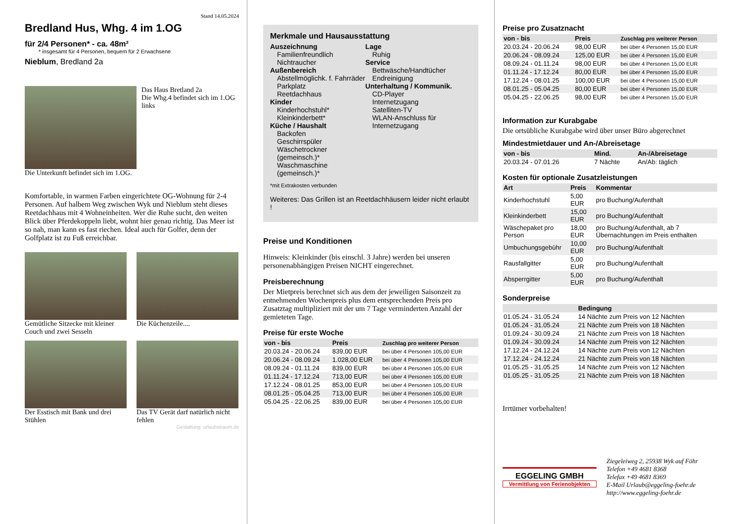Stand 14.05.2024
Bredland Hus, Whg. 4 im 1.OG
für 2/4 Personen* - ca. 48m²
* insgesamt für 4 Personen, bequem für 2 Erwachsene
Nieblum, Bredland 2a
Das Haus Bretland 2a
Die Whg.4 befindet sich im 1.OG links
Die Unterkunft befindet sich im 1.OG.
Komfortable, in warmen Farben eingerichtete OG-Wohnung für 2-4 Personen. Auf halbem Weg zwischen Wyk und Nieblum steht dieses Reetdachhaus mit 4 Wohneinheiten. Wer die Ruhe sucht, den weiten Blick über Pferdekoppeln liebt, wohnt hier genau richtig. Das Meer ist so nah, man kann es fast riechen. Ideal auch für Golfer, denn der Golfplatz ist zu Fuß erreichbar.
Gemütliche Sitzecke mit kleiner Couch und zwei Sesseln
Die Küchenzeile....
Der Esstisch mit Bank und drei Stühlen
Das TV Gerät darf natürlich nicht fehlen
Gestaltung: urlaubstraum.de
Merkmale und Hausausstattung
Auszeichnung
Familienfreundlich
Nichtraucher
Außenbereich
Abstellmöglichk. f. Fahrräder
Parkplatz
Reetdachhaus
Kinder
Kinderhochstuhl*
Kleinkinderbett*
Küche / Haushalt
Backofen
Geschirrspüler
Wäschetrockner (gemeinsch.)*
Waschmaschine (gemeinsch.)*
Lage
Ruhig
Service
Bettwäsche/Handtücher
Endreinigung
Unterhaltung / Kommunik.
CD-Player
Internetzugang
Satelliten-TV
WLAN-Anschluss für Internetzugang
*mit Extrakosten verbunden
Weiteres: Das Grillen ist an Reetdachhäusern leider nicht erlaubt !
Preise und Konditionen
Hinweis: Kleinkinder (bis einschl. 3 Jahre) werden bei unseren personenabhängigen Preisen NICHT eingerechnet.
Preisberechnung
Der Mietpreis berechnet sich aus dem der jeweiligen Saisonzeit zu entnehmenden Wochenpreis plus dem entsprechenden Preis pro Zusatztag multipliziert mit der um 7 Tage verminderten Anzahl der gemieteten Tage.
Preise für erste Woche
| von - bis | Preis | Zuschlag pro weiterer Person |
| --- | --- | --- |
| 20.03.24 - 20.06.24 | 839,00 EUR | bei über 4 Personen 105,00 EUR |
| 20.06.24 - 08.09.24 | 1.028,00 EUR | bei über 4 Personen 105,00 EUR |
| 08.09.24 - 01.11.24 | 839,00 EUR | bei über 4 Personen 105,00 EUR |
| 01.11.24 - 17.12.24 | 713,00 EUR | bei über 4 Personen 105,00 EUR |
| 17.12.24 - 08.01.25 | 853,00 EUR | bei über 4 Personen 105,00 EUR |
| 08.01.25 - 05.04.25 | 713,00 EUR | bei über 4 Personen 105,00 EUR |
| 05.04.25 - 22.06.25 | 839,00 EUR | bei über 4 Personen 105,00 EUR |
Preise pro Zusatznacht
| von - bis | Preis | Zuschlag pro weiterer Person |
| --- | --- | --- |
| 20.03.24 - 20.06.24 | 98,00 EUR | bei über 4 Personen 15,00 EUR |
| 20.06.24 - 08.09.24 | 125,00 EUR | bei über 4 Personen 15,00 EUR |
| 08.09.24 - 01.11.24 | 98,00 EUR | bei über 4 Personen 15,00 EUR |
| 01.11.24 - 17.12.24 | 80,00 EUR | bei über 4 Personen 15,00 EUR |
| 17.12.24 - 08.01.25 | 100,00 EUR | bei über 4 Personen 15,00 EUR |
| 08.01.25 - 05.04.25 | 80,00 EUR | bei über 4 Personen 15,00 EUR |
| 05.04.25 - 22.06.25 | 98,00 EUR | bei über 4 Personen 15,00 EUR |
Information zur Kurabgabe
Die ortsübliche Kurabgabe wird über unser Büro abgerechnet
Mindestmietdauer und An-/Abreisetage
| von - bis | Mind. | An-/Abreisetage |
| --- | --- | --- |
| 20.03.24 - 07.01.26 | 7 Nächte | An/Ab: täglich |
Kosten für optionale Zusatzleistungen
| Art | Preis | Kommentar |
| --- | --- | --- |
| Kinderhochstuhl | 5,00 EUR | pro Buchung/Aufenthalt |
| Kleinkinderbett | 15,00 EUR | pro Buchung/Aufenthalt |
| Wäschepaket pro Person | 18,00 EUR | pro Buchung/Aufenthalt, ab 7 Übernachtungen im Preis enthalten |
| Umbuchungsgebühr | 10,00 EUR | pro Buchung/Aufenthalt |
| Rausfallgitter | 5,00 EUR | pro Buchung/Aufenthalt |
| Absperrgitter | 5,00 EUR | pro Buchung/Aufenthalt |
Sonderpreise
| | Bedingung |
| --- | --- |
| 01.05.24 - 31.05.24 | 14 Nächte zum Preis von 12 Nächten |
| 01.05.24 - 31.05.24 | 21 Nächte zum Preis von 18 Nächten |
| 01.09.24 - 30.09.24 | 21 Nächte zum Preis von 18 Nächten |
| 01.09.24 - 30.09.24 | 14 Nächte zum Preis von 12 Nächten |
| 17.12.24 - 24.12.24 | 14 Nächte zum Preis von 12 Nächten |
| 17.12.24 - 24.12.24 | 21 Nächte zum Preis von 18 Nächten |
| 01.05.25 - 31.05.25 | 14 Nächte zum Preis von 12 Nächten |
| 01.05.25 - 31.05.25 | 21 Nächte zum Preis von 18 Nächten |
Irrtümer vorbehalten!
EGGELING GMBH
Vermittlung von Ferienobjekten
Ziegeleiweg 2, 25938 Wyk auf Föhr
Telefon +49 4681 8368
Telefax +49 4681 8369
E-Mail Urlaub@eggeling-foehr.de
http://www.eggeling-foehr.de